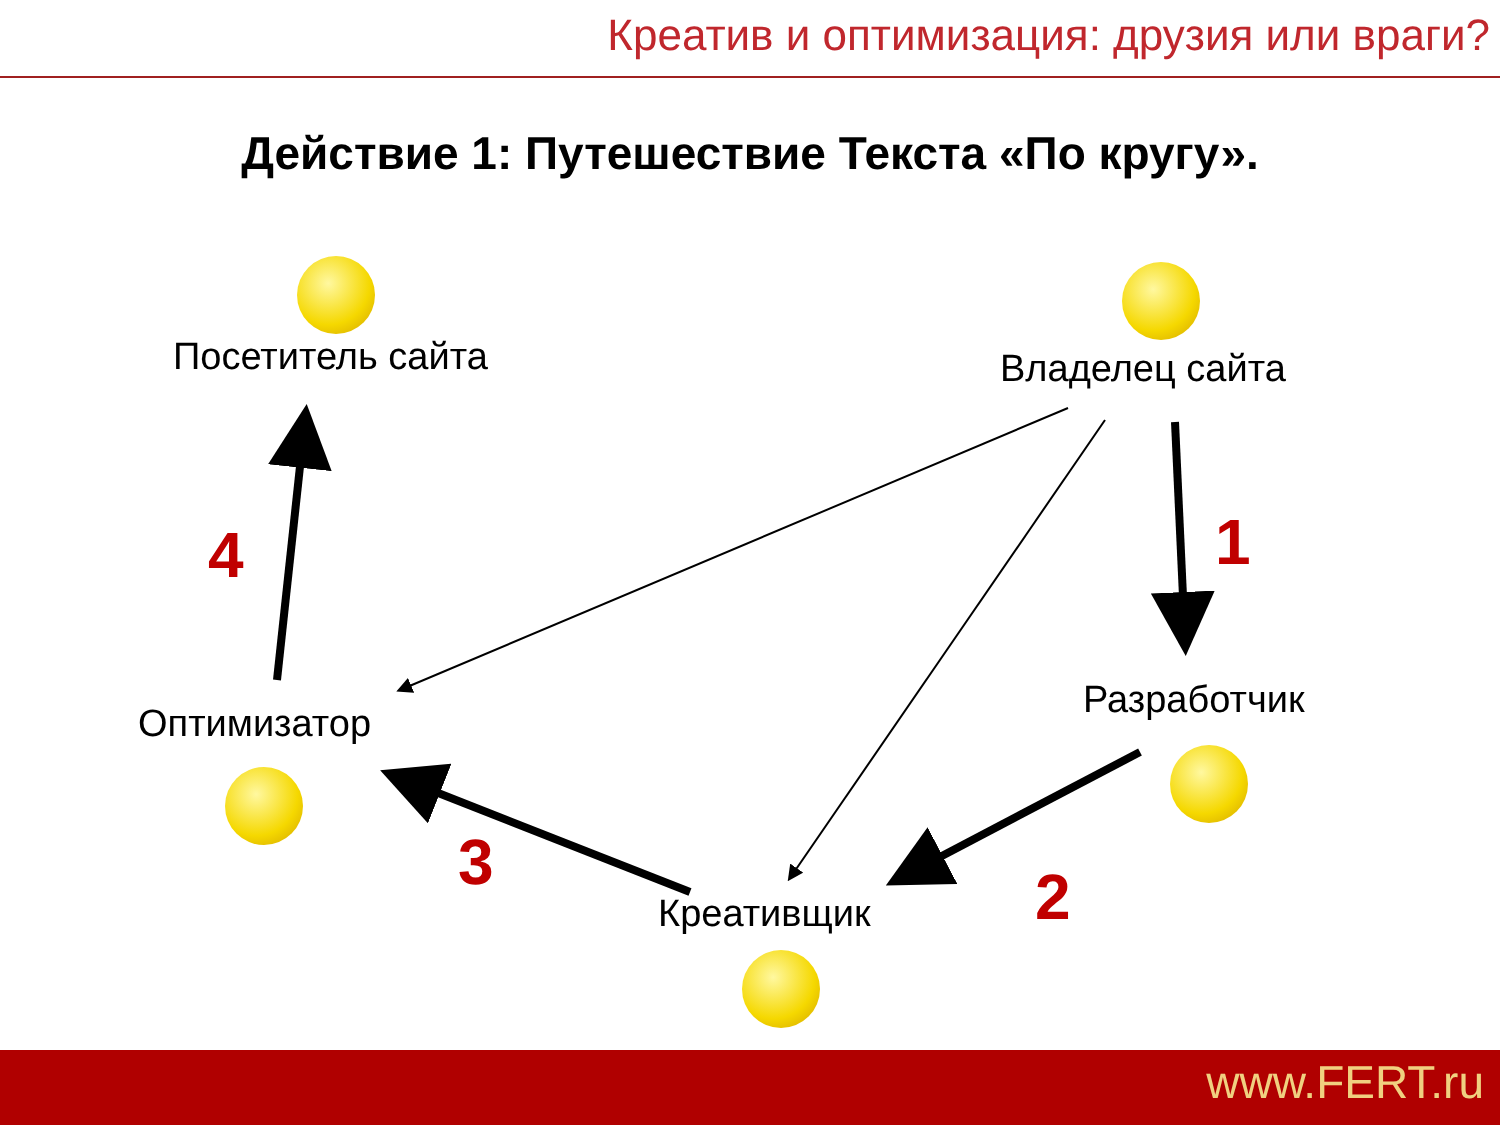Креатив и оптимизация: друзия или враги?
Действие 1: Путешествие Текста «По кругу».
Посетитель сайта Владелец сайта
Разработчик
Оптимизатор
Креативщик
1
2
3
4
www.FERT.ru